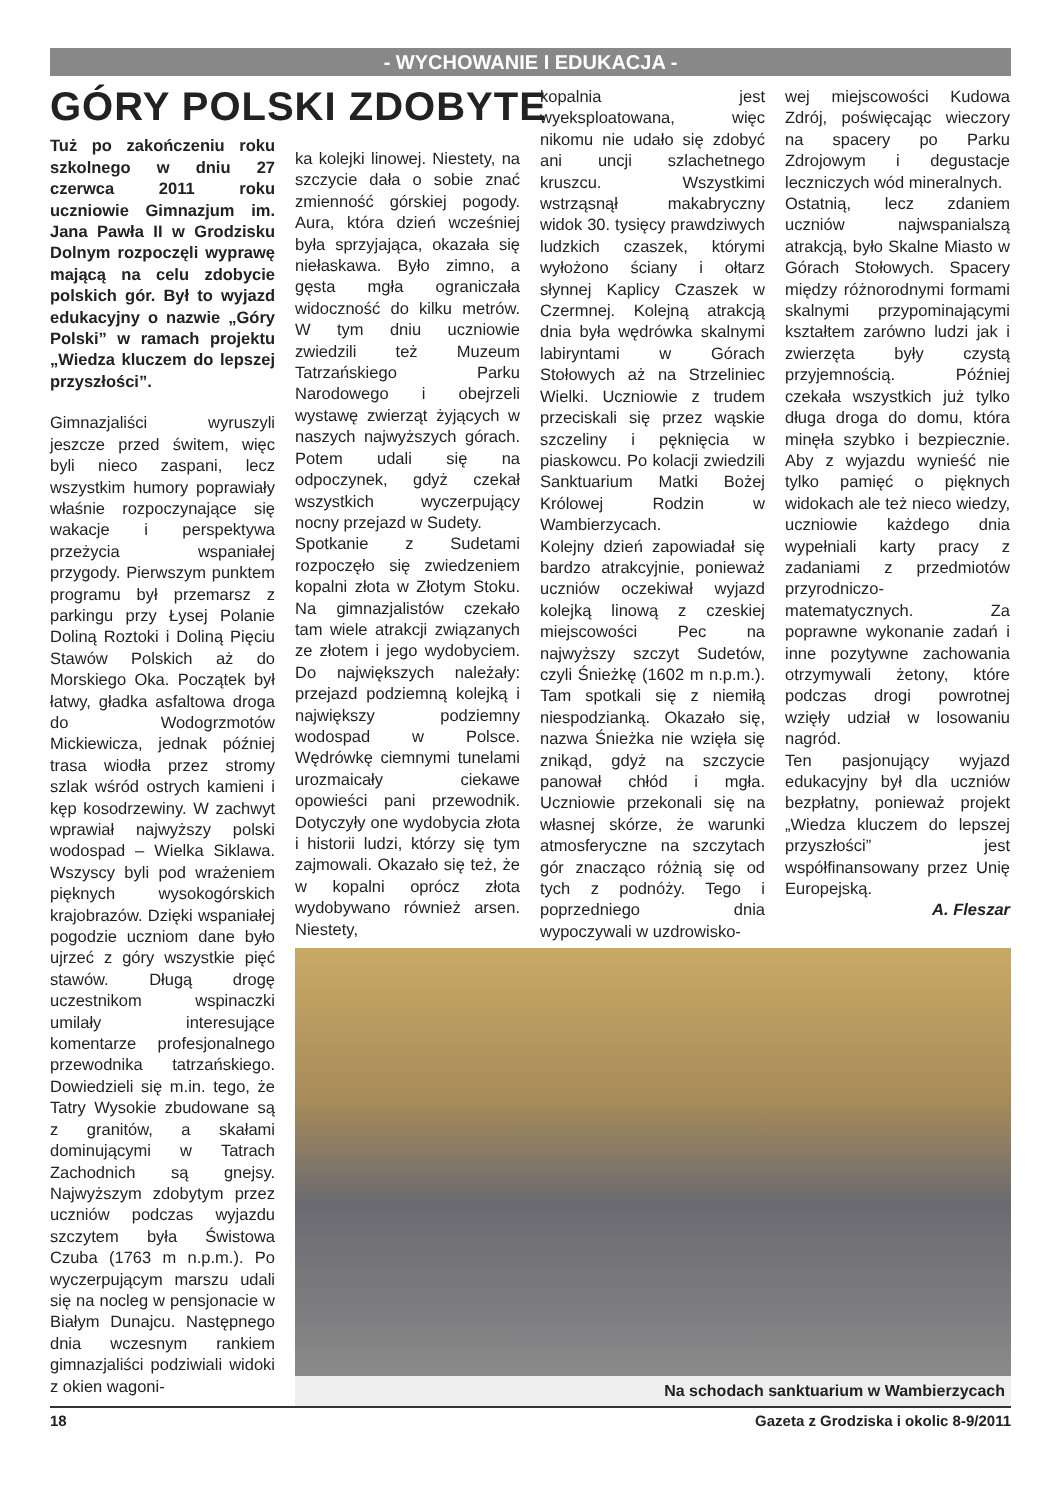- WYCHOWANIE I EDUKACJA -
GÓRY POLSKI ZDOBYTE
Tuż po zakończeniu roku szkolnego w dniu 27 czerwca 2011 roku uczniowie Gimnazjum im. Jana Pawła II w Grodzisku Dolnym rozpoczęli wyprawę mającą na celu zdobycie polskich gór. Był to wyjazd edukacyjny o nazwie „Góry Polski” w ramach projektu „Wiedza kluczem do lepszej przyszłości”.
Gimnazjaliści wyruszyli jeszcze przed świtem, więc byli nieco zaspani, lecz wszystkim humory poprawiały właśnie rozpoczynające się wakacje i perspektywa przeżycia wspaniałej przygody. Pierwszym punktem programu był przemarsz z parkingu przy Łysej Polanie Doliną Roztoki i Doliną Pięciu Stawów Polskich aż do Morskiego Oka. Początek był łatwy, gładka asfaltowa droga do Wodogrzmotów Mickiewicza, jednak później trasa wiodła przez stromy szlak wśród ostrych kamieni i kęp kosodrzewiny. W zachwyt wprawiał najwyższy polski wodospad – Wielka Siklawa. Wszyscy byli pod wrażeniem pięknych wysokogórskich krajobrazów. Dzięki wspaniałej pogodzie uczniom dane było ujrzeć z góry wszystkie pięć stawów. Długą drogę uczestnikom wspinaczki umilały interesujące komentarze profesjonalnego przewodnika tatrzańskiego. Dowiedzieli się m.in. tego, że Tatry Wysokie zbudowane są z granitów, a skałami dominującymi w Tatrach Zachodnich są gnejsy. Najwyższym zdobytym przez uczniów podczas wyjazdu szczytem była Świstowa Czuba (1763 m n.p.m.). Po wyczerpującym marszu udali się na nocleg w pensjonacie w Białym Dunajcu. Następnego dnia wczesnym rankiem gimnazjaliści podziwiali widoki z okien wagoni-
ka kolejki linowej. Niestety, na szczycie dała o sobie znać zmienność górskiej pogody. Aura, która dzień wcześniej była sprzyjająca, okazała się niełaskawa. Było zimno, a gęsta mgła ograniczała widoczność do kilku metrów. W tym dniu uczniowie zwiedzili też Muzeum Tatrzańskiego Parku Narodowego i obejrzeli wystawę zwierząt żyjących w naszych najwyższych górach. Potem udali się na odpoczynek, gdyż czekał wszystkich wyczerpujący nocny przejazd w Sudety.
Spotkanie z Sudetami rozpoczęło się zwiedzeniem kopalni złota w Złotym Stoku. Na gimnazjalistów czekało tam wiele atrakcji związanych ze złotem i jego wydobyciem. Do największych należały: przejazd podziemną kolejką i największy podziemny wodospad w Polsce. Wędrówkę ciemnymi tunelami urozmaicały ciekawe opowieści pani przewodnik. Dotyczyły one wydobycia złota i historii ludzi, którzy się tym zajmowali. Okazało się też, że w kopalni oprócz złota wydobywano również arsen. Niestety,
kopalnia jest wyeksploatowana, więc nikomu nie udało się zdobyć ani uncji szlachetnego kruszcu. Wszystkimi wstrząsnął makabryczny widok 30. tysięcy prawdziwych ludzkich czaszek, którymi wyłożono ściany i ołtarz słynnej Kaplicy Czaszek w Czermnej. Kolejną atrakcją dnia była wędrówka skalnymi labiryntami w Górach Stołowych aż na Strzeliniec Wielki. Uczniowie z trudem przeciskali się przez wąskie szczeliny i pęknięcia w piaskowcu. Po kolacji zwiedzili Sanktuarium Matki Bożej Królowej Rodzin w Wambierzycach.
Kolejny dzień zapowiadał się bardzo atrakcyjnie, ponieważ uczniów oczekiwał wyjazd kolejką linową z czeskiej miejscowości Pec na najwyższy szczyt Sudetów, czyli Śnieżkę (1602 m n.p.m.). Tam spotkali się z niemiłą niespodzianką. Okazało się, nazwa Śnieżka nie wzięła się znikąd, gdyż na szczycie panował chłód i mgła. Uczniowie przekonali się na własnej skórze, że warunki atmosferyczne na szczytach gór znacząco różnią się od tych z podnóży. Tego i poprzedniego dnia wypoczywali w uzdrowisko-
wej miejscowości Kudowa Zdrój, poświęcając wieczory na spacery po Parku Zdrojowym i degustacje leczniczych wód mineralnych.
Ostatnią, lecz zdaniem uczniów najwspanialszą atrakcją, było Skalne Miasto w Górach Stołowych. Spacery między różnorodnymi formami skalnymi przypominającymi kształtem zarówno ludzi jak i zwierzęta były czystą przyjemnością. Później czekała wszystkich już tylko długa droga do domu, która minęła szybko i bezpiecznie. Aby z wyjazdu wynieść nie tylko pamięć o pięknych widokach ale też nieco wiedzy, uczniowie każdego dnia wypełniali karty pracy z zadaniami z przedmiotów przyrodniczo-matematycznych. Za poprawne wykonanie zadań i inne pozytywne zachowania otrzymywali żetony, które podczas drogi powrotnej wzięły udział w losowaniu nagród.
Ten pasjonujący wyjazd edukacyjny był dla uczniów bezpłatny, ponieważ projekt „Wiedza kluczem do lepszej przyszłości” jest współfinansowany przez Unię Europejską.
A. Fleszar
Na schodach sanktuarium w Wambierzycach
18 Gazeta z Grodziska i okolic 8-9/2011